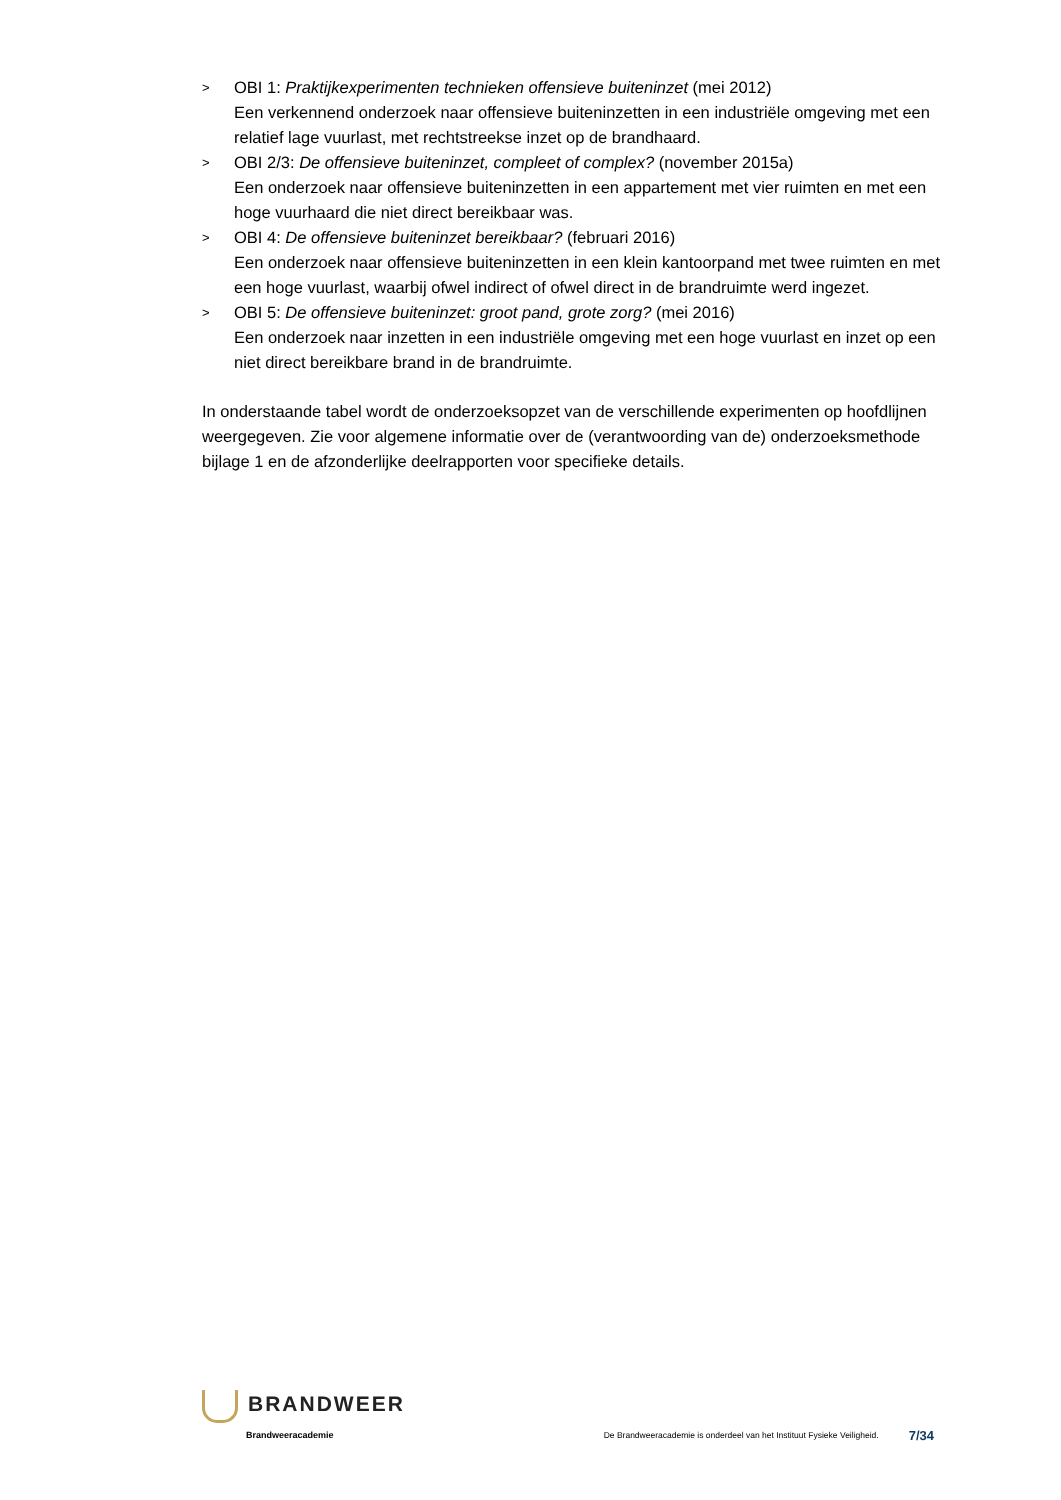>
OBI 1: Praktijkexperimenten technieken offensieve buiteninzet (mei 2012)
Een verkennend onderzoek naar offensieve buiteninzetten in een industriële omgeving met een relatief lage vuurlast, met rechtstreekse inzet op de brandhaard.
>
OBI 2/3: De offensieve buiteninzet, compleet of complex? (november 2015a)
Een onderzoek naar offensieve buiteninzetten in een appartement met vier ruimten en met een hoge vuurhaard die niet direct bereikbaar was.
>
OBI 4: De offensieve buiteninzet bereikbaar? (februari 2016)
Een onderzoek naar offensieve buiteninzetten in een klein kantoorpand met twee ruimten en met een hoge vuurlast, waarbij ofwel indirect of ofwel direct in de brandruimte werd ingezet.
>
OBI 5: De offensieve buiteninzet: groot pand, grote zorg? (mei 2016)
Een onderzoek naar inzetten in een industriële omgeving met een hoge vuurlast en inzet op een niet direct bereikbare brand in de brandruimte.
In onderstaande tabel wordt de onderzoeksopzet van de verschillende experimenten op hoofdlijnen weergegeven. Zie voor algemene informatie over de (verantwoording van de) onderzoeksmethode bijlage 1 en de afzonderlijke deelrapporten voor specifieke details.
BRANDWEER
Brandweeracademie
De Brandweeracademie is onderdeel van het Instituut Fysieke Veiligheid. 7/34